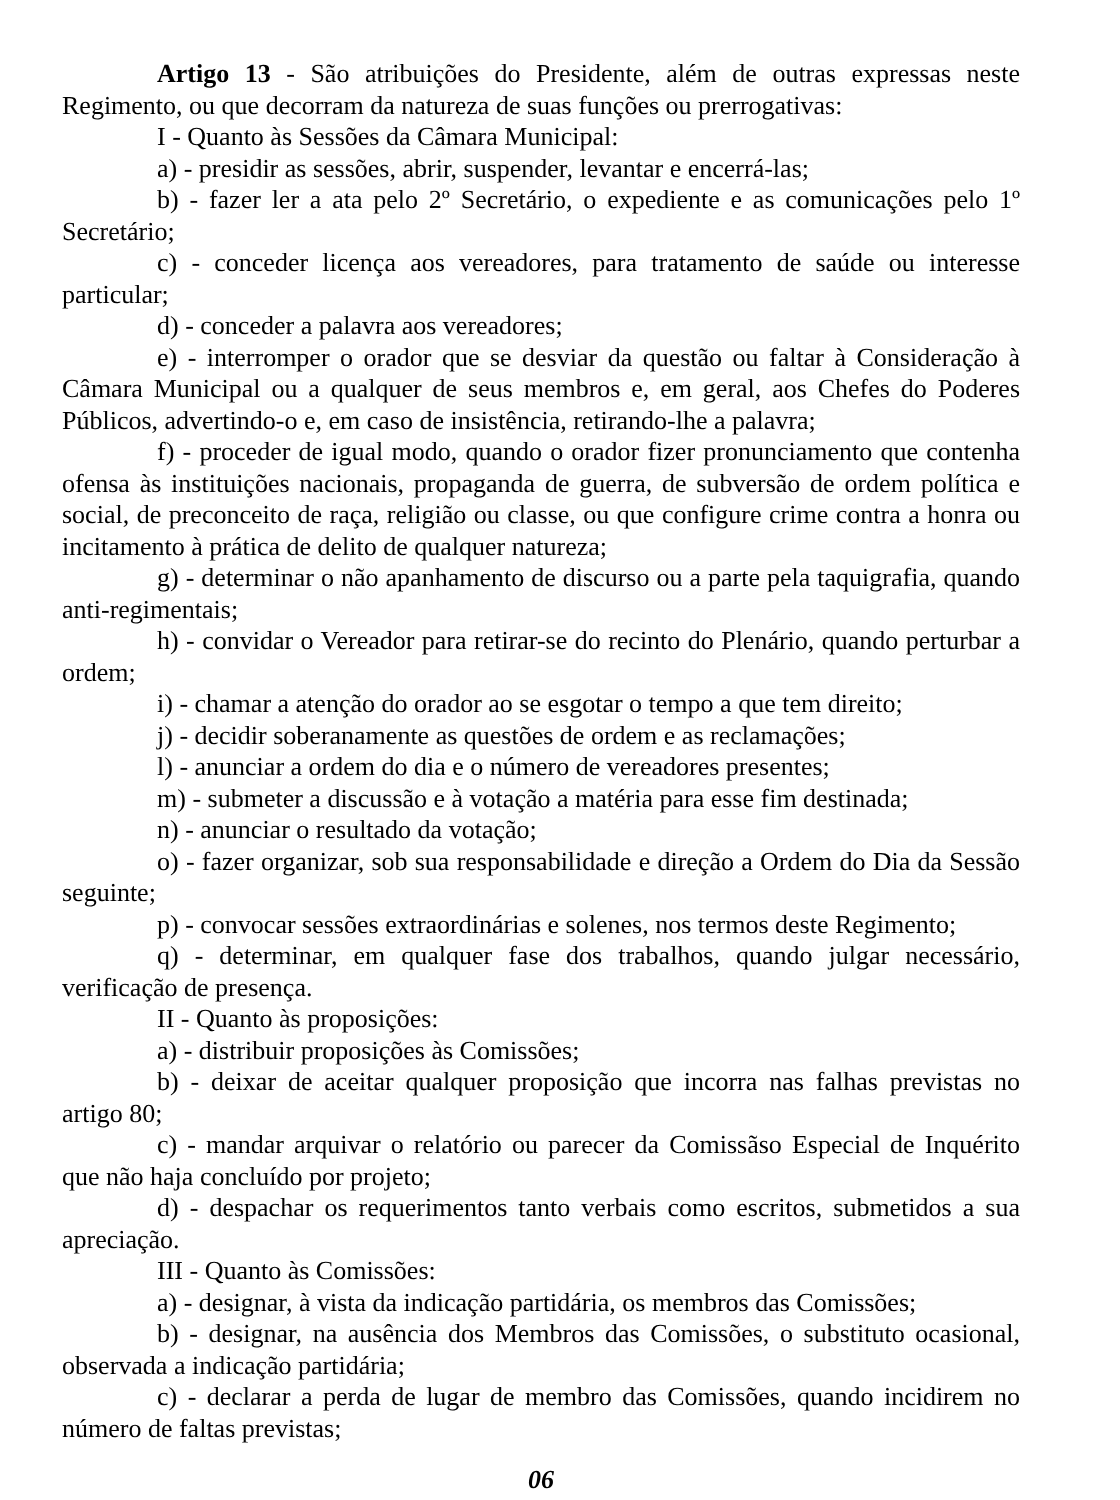Artigo 13 - São atribuições do Presidente, além de outras expressas neste Regimento, ou que decorram da natureza de suas funções ou prerrogativas:
I - Quanto às Sessões da Câmara Municipal:
a) - presidir as sessões, abrir, suspender, levantar e encerrá-las;
b) - fazer ler a ata pelo 2º Secretário, o expediente e as comunicações pelo 1º Secretário;
c) - conceder licença aos vereadores, para tratamento de saúde ou interesse particular;
d) - conceder a palavra aos vereadores;
e) - interromper o orador que se desviar da questão ou faltar à Consideração à Câmara Municipal ou a qualquer de seus membros e, em geral, aos Chefes do Poderes Públicos, advertindo-o e, em caso de insistência, retirando-lhe a palavra;
f) - proceder de igual modo, quando o orador fizer pronunciamento que contenha ofensa às instituições nacionais, propaganda de guerra, de subversão de ordem política e social, de preconceito de raça, religião ou classe, ou que configure crime contra a honra ou incitamento à prática de delito de qualquer natureza;
g) - determinar o não apanhamento de discurso ou a parte pela taquigrafia, quando anti-regimentais;
h) - convidar o Vereador para retirar-se do recinto do Plenário, quando perturbar a ordem;
i) - chamar a atenção do orador ao se esgotar o tempo a que tem direito;
j) - decidir soberanamente as questões de ordem e as reclamações;
l) - anunciar a ordem do dia e o número de vereadores presentes;
m) - submeter a discussão e à votação a matéria para esse fim destinada;
n) - anunciar o resultado da votação;
o) - fazer organizar, sob sua responsabilidade e direção a Ordem do Dia da Sessão seguinte;
p) - convocar sessões extraordinárias e solenes, nos termos deste Regimento;
q) - determinar, em qualquer fase dos trabalhos, quando julgar necessário, verificação de presença.
II - Quanto às proposições:
a) - distribuir proposições às Comissões;
b) - deixar de aceitar qualquer proposição que incorra nas falhas previstas no artigo 80;
c) - mandar arquivar o relatório ou parecer da Comissãso Especial de Inquérito que não haja concluído por projeto;
d) - despachar os requerimentos tanto verbais como escritos, submetidos a sua apreciação.
III - Quanto às Comissões:
a) - designar, à vista da indicação partidária, os membros das Comissões;
b) - designar, na ausência dos Membros das Comissões, o substituto ocasional, observada a indicação partidária;
c) - declarar a perda de lugar de membro das Comissões, quando incidirem no número de faltas previstas;
06